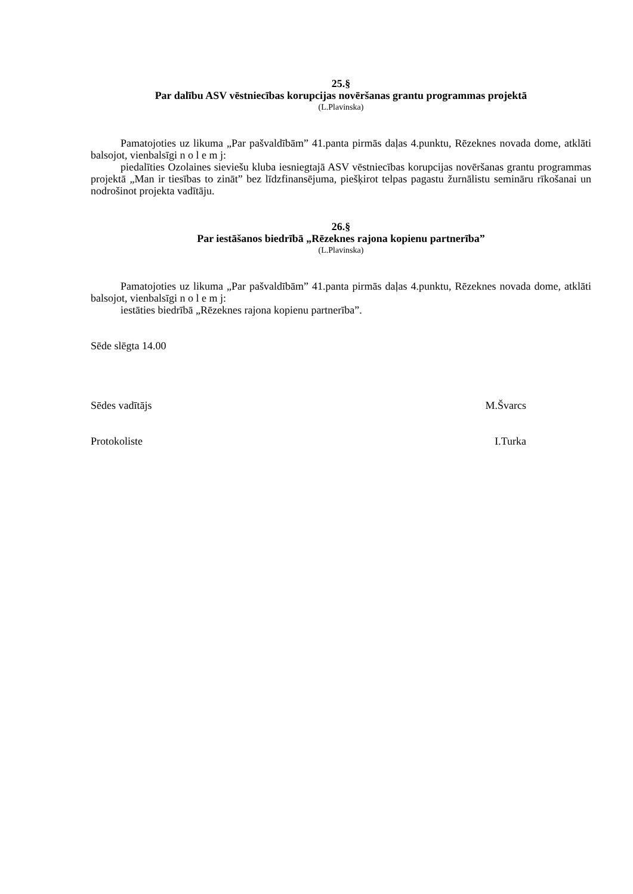25.§
Par dalību ASV vēstniecības korupcijas novēršanas grantu programmas projektā
(L.Plavinska)
Pamatojoties uz likuma „Par pašvaldībām” 41.panta pirmās daļas 4.punktu, Rēzeknes novada dome, atklāti balsojot, vienbalsīgi n o l e m j:
piedalīties Ozolaines sieviešu kluba iesniegtajā ASV vēstniecības korupcijas novēršanas grantu programmas projektā „Man ir tiesības to zināt” bez līdzfinansējuma, piešķirot telpas pagastu žurnālistu semināru rīkošanai un nodrošinot projekta vadītāju.
26.§
Par iestāšanos biedrībā „Rēzeknes rajona kopienu partnerība”
(L.Plavinska)
Pamatojoties uz likuma „Par pašvaldībām” 41.panta pirmās daļas 4.punktu, Rēzeknes novada dome, atklāti balsojot, vienbalsīgi n o l e m j:
iestāties biedrībā „Rēzeknes rajona kopienu partnerība”.
Sēde slēgta 14.00
Sēdes vadītājs M.Švarcs
Protokoliste I.Turka